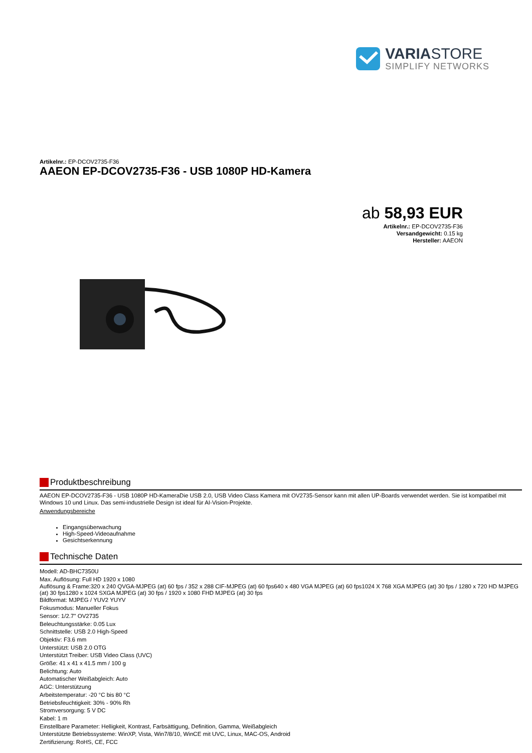VARIASTORE
SIMPLIFY NETWORKS
Artikelnr.: EP-DCOV2735-F36
AAEON EP-DCOV2735-F36 - USB 1080P HD-Kamera
ab 58,93 EUR
Artikelnr.: EP-DCOV2735-F36
Versandgewicht: 0.15 kg
Hersteller: AAEON
Produktbeschreibung
AAEON EP-DCOV2735-F36 - USB 1080P HD-KameraDie USB 2.0, USB Video Class Kamera mit OV2735-Sensor kann mit allen UP-Boards verwendet werden. Sie ist kompatibel mit Windows 10 und Linux. Das semi-industrielle Design ist ideal für AI-Vision-Projekte.
Anwendungsbereiche
Eingangsüberwachung
High-Speed-Videoaufnahme
Gesichtserkennung
Technische Daten
Modell: AD-BHC7350U
Max. Auflösung: Full HD 1920 x 1080
Auflösung & Frame:320 x 240 QVGA-MJPEG (at) 60 fps / 352 x 288 CIF-MJPEG (at) 60 fps640 x 480 VGA MJPEG (at) 60 fps1024 X 768 XGA MJPEG (at) 30 fps / 1280 x 720 HD MJPEG (at) 30 fps1280 x 1024 SXGA MJPEG (at) 30 fps / 1920 x 1080 FHD MJPEG (at) 30 fps
Bildformat: MJPEG / YUV2 YUYV
Fokusmodus: Manueller Fokus
Sensor: 1/2.7" OV2735
Beleuchtungsstärke: 0.05 Lux
Schnittstelle: USB 2.0 High-Speed
Objektiv: F3.6 mm
Unterstützt: USB 2.0 OTG
Unterstützt Treiber: USB Video Class (UVC)
Größe: 41 x 41 x 41.5 mm / 100 g
Belichtung: Auto
Automatischer Weißabgleich: Auto
AGC: Unterstützung
Arbeitstemperatur: -20 °C bis 80 °C
Betriebsfeuchtigkeit: 30% - 90% Rh
Stromversorgung: 5 V DC
Kabel: 1 m
Einstellbare Parameter: Helligkeit, Kontrast, Farbsättigung, Definition, Gamma, Weißabgleich
Unterstützte Betriebssysteme: WinXP, Vista, Win7/8/10, WinCE mit UVC, Linux, MAC-OS, Android
Zertifizierung: RoHS, CE, FCC